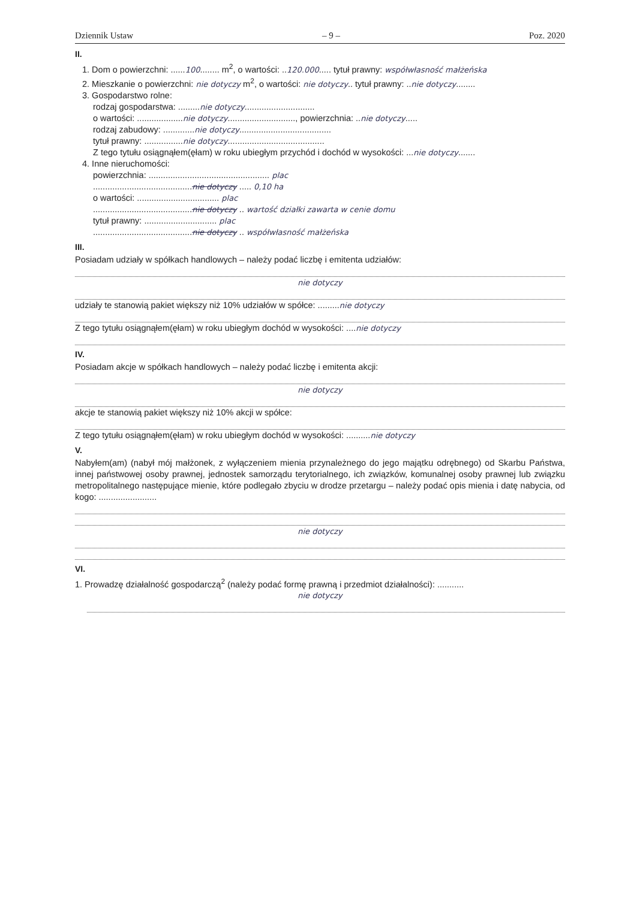Dziennik Ustaw – 9 – Poz. 2020
II.
1. Dom o powierzchni: ......100........ m<sup>2</sup>, o wartości: ..120.000..... tytuł prawny: współwłasność małżeńska
2. Mieszkanie o powierzchni: nie dotyczy m<sup>2</sup>, o wartości: nie dotyczy.. tytuł prawny: ..nie dotyczy........
3. Gospodarstwo rolne:
rodzaj gospodarstwa: .........nie dotyczy.............................
o wartości: ...................nie dotyczy............................, powierzchnia: ..nie dotyczy.....
rodzaj zabudowy: .............nie dotyczy......................................
tytuł prawny: ................nie dotyczy........................................
Z tego tytułu osiągnąłem(ęłam) w roku ubiegłym przychód i dochód w wysokości: ...nie dotyczy.......
4. Inne nieruchomości:
powierzchnia: .................................................. plac
.........................................nie dotyczy ..... 0,10 ha
o wartości: .................................. plac
.........................................nie dotyczy .. wartość działki zawarta w cenie domu
tytuł prawny: .............................. plac
.........................................nie dotyczy .. współwłasność małżeńska
III.
Posiadam udziały w spółkach handlowych – należy podać liczbę i emitenta udziałów:
nie dotyczy
udziały te stanowią pakiet większy niż 10% udziałów w spółce: .........nie dotyczy
Z tego tytułu osiągnąłem(ęłam) w roku ubiegłym dochód w wysokości: ....nie dotyczy
IV.
Posiadam akcje w spółkach handlowych – należy podać liczbę i emitenta akcji:
nie dotyczy
akcje te stanowią pakiet większy niż 10% akcji w spółce:
Z tego tytułu osiągnąłem(ęłam) w roku ubiegłym dochód w wysokości: ..........nie dotyczy
V.
Nabyłem(am) (nabył mój małżonek, z wyłączeniem mienia przynależnego do jego majątku odrębnego) od Skarbu Państwa, innej państwowej osoby prawnej, jednostek samorządu terytorialnego, ich związków, komunalnej osoby prawnej lub związku metropolitalnego następujące mienie, które podlegało zbyciu w drodze przetargu – należy podać opis mienia i datę nabycia, od kogo: ........................
nie dotyczy
VI.
1. Prowadzę działalność gospodarczą<sup>2</sup> (należy podać formę prawną i przedmiot działalności): ...........
nie dotyczy